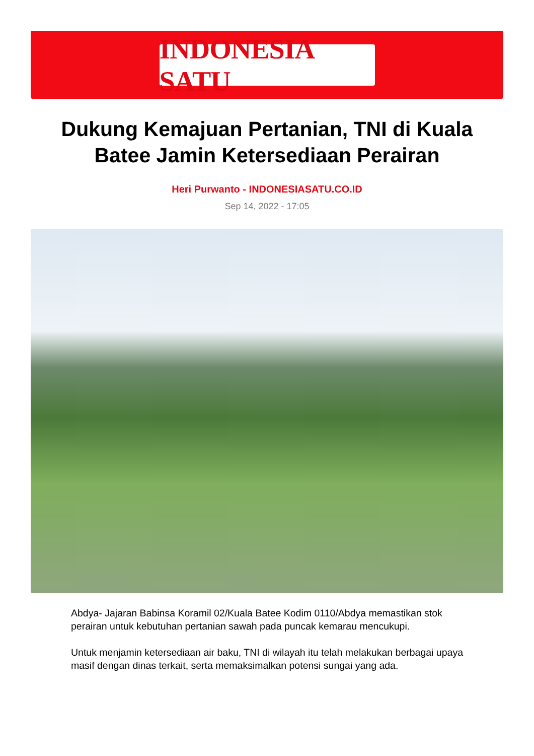INDONESIA SATU
Dukung Kemajuan Pertanian, TNI di Kuala Batee Jamin Ketersediaan Perairan
Heri Purwanto - INDONESIASATU.CO.ID
Sep 14, 2022 - 17:05
Abdya- Jajaran Babinsa Koramil 02/Kuala Batee Kodim 0110/Abdya memastikan stok perairan untuk kebutuhan pertanian sawah pada puncak kemarau mencukupi.
Untuk menjamin ketersediaan air baku, TNI di wilayah itu telah melakukan berbagai upaya masif dengan dinas terkait, serta memaksimalkan potensi sungai yang ada.